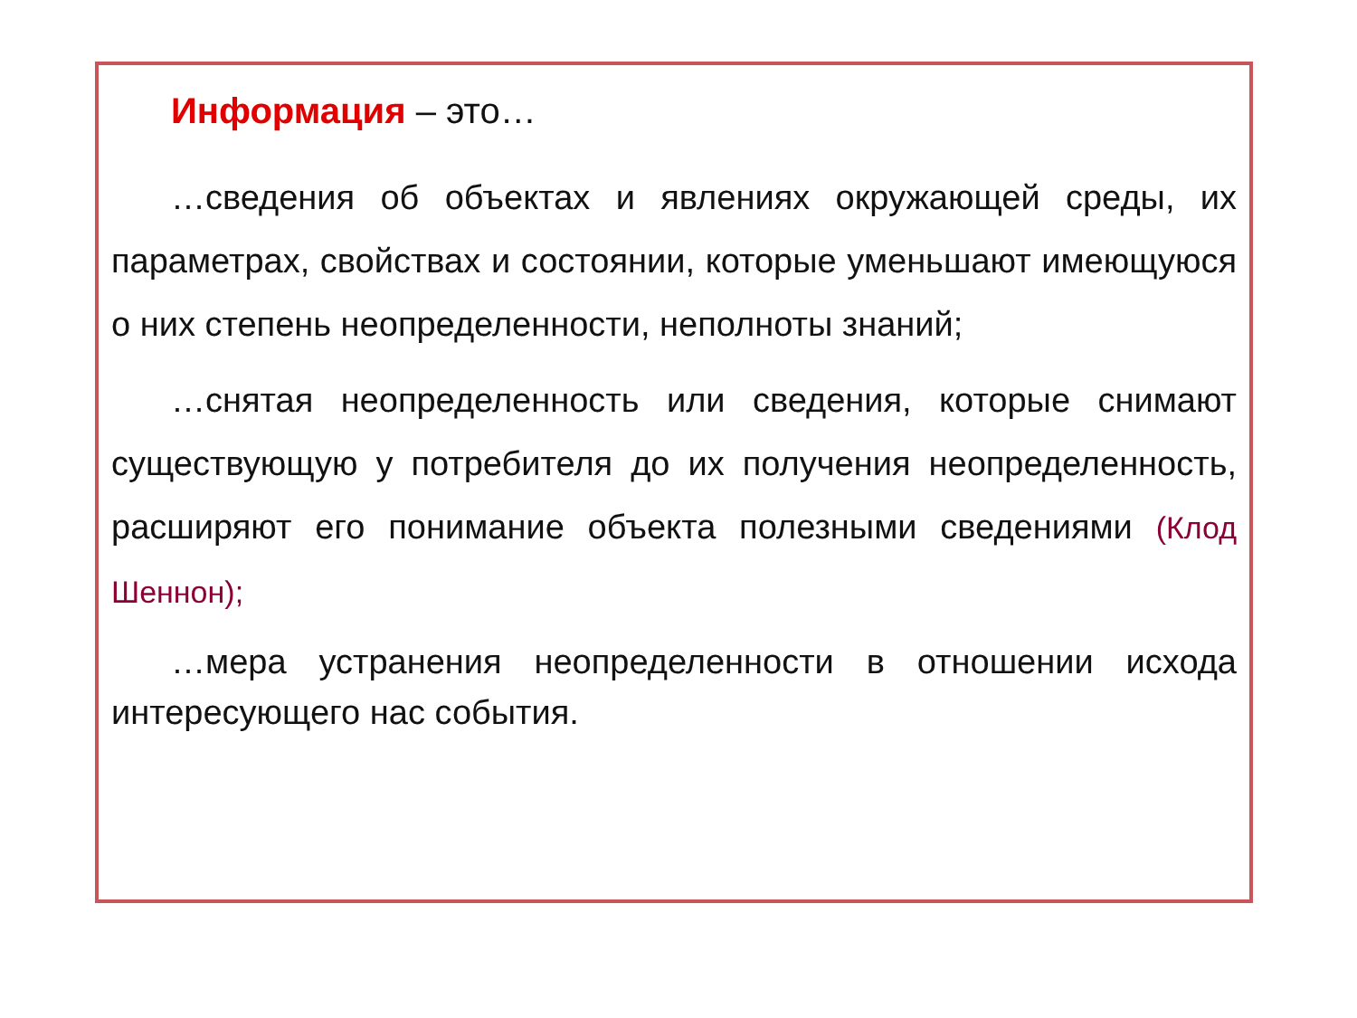Информация – это…
…сведения об объектах и явлениях окружающей среды, их параметрах, свойствах и состоянии, которые уменьшают имеющуюся о них степень неопределенности, неполноты знаний;
…снятая неопределенность или сведения, которые снимают существующую у потребителя до их получения неопределенность, расширяют его понимание объекта полезными сведениями (Клод Шеннон);
…мера устранения неопределенности в отношении исхода интересующего нас события.